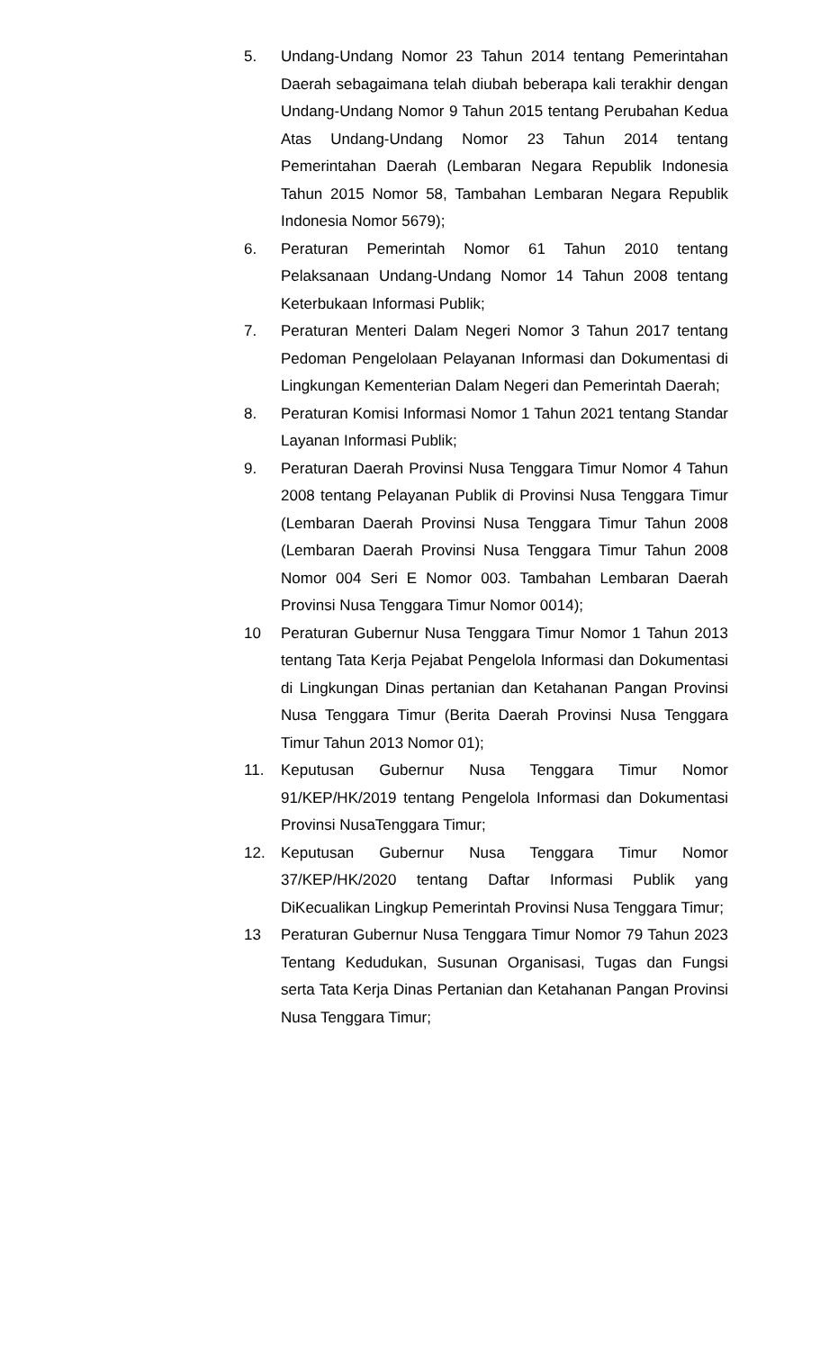5. Undang-Undang Nomor 23 Tahun 2014 tentang Pemerintahan Daerah sebagaimana telah diubah beberapa kali terakhir dengan Undang-Undang Nomor 9 Tahun 2015 tentang Perubahan Kedua Atas Undang-Undang Nomor 23 Tahun 2014 tentang Pemerintahan Daerah (Lembaran Negara Republik Indonesia Tahun 2015 Nomor 58, Tambahan Lembaran Negara Republik Indonesia Nomor 5679);
6. Peraturan Pemerintah Nomor 61 Tahun 2010 tentang Pelaksanaan Undang-Undang Nomor 14 Tahun 2008 tentang Keterbukaan Informasi Publik;
7. Peraturan Menteri Dalam Negeri Nomor 3 Tahun 2017 tentang Pedoman Pengelolaan Pelayanan Informasi dan Dokumentasi di Lingkungan Kementerian Dalam Negeri dan Pemerintah Daerah;
8. Peraturan Komisi Informasi Nomor 1 Tahun 2021 tentang Standar Layanan Informasi Publik;
9. Peraturan Daerah Provinsi Nusa Tenggara Timur Nomor 4 Tahun 2008 tentang Pelayanan Publik di Provinsi Nusa Tenggara Timur (Lembaran Daerah Provinsi Nusa Tenggara Timur Tahun 2008 (Lembaran Daerah Provinsi Nusa Tenggara Timur Tahun 2008 Nomor 004 Seri E Nomor 003. Tambahan Lembaran Daerah Provinsi Nusa Tenggara Timur Nomor 0014);
10 Peraturan Gubernur Nusa Tenggara Timur Nomor 1 Tahun 2013 tentang Tata Kerja Pejabat Pengelola Informasi dan Dokumentasi di Lingkungan Dinas pertanian dan Ketahanan Pangan Provinsi Nusa Tenggara Timur (Berita Daerah Provinsi Nusa Tenggara Timur Tahun 2013 Nomor 01);
11. Keputusan Gubernur Nusa Tenggara Timur Nomor 91/KEP/HK/2019 tentang Pengelola Informasi dan Dokumentasi Provinsi NusaTenggara Timur;
12. Keputusan Gubernur Nusa Tenggara Timur Nomor 37/KEP/HK/2020 tentang Daftar Informasi Publik yang DiKecualikan Lingkup Pemerintah Provinsi Nusa Tenggara Timur;
13 Peraturan Gubernur Nusa Tenggara Timur Nomor 79 Tahun 2023 Tentang Kedudukan, Susunan Organisasi, Tugas dan Fungsi serta Tata Kerja Dinas Pertanian dan Ketahanan Pangan Provinsi Nusa Tenggara Timur;